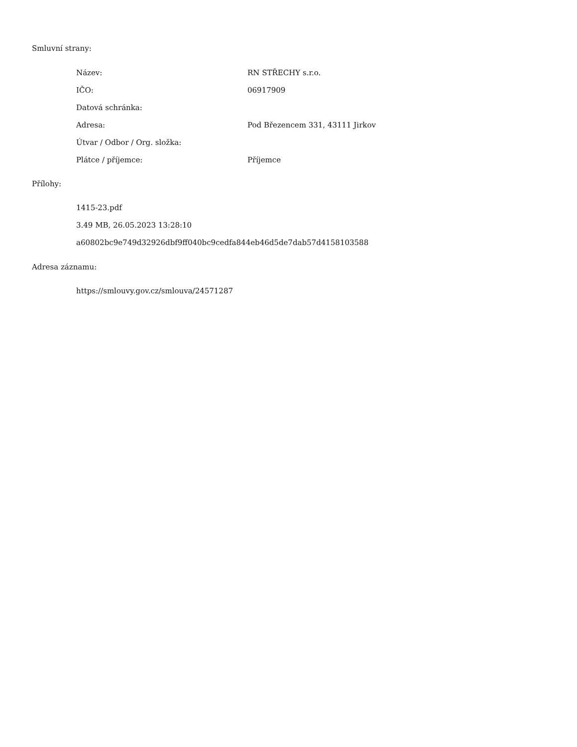Smluvní strany:
| Název: | RN STŘECHY s.r.o. |
| IČO: | 06917909 |
| Datová schránka: | |
| Adresa: | Pod Březencem 331, 43111 Jirkov |
| Útvar / Odbor / Org. složka: | |
| Plátce / příjemce: | Příjemce |
Přílohy:
1415-23.pdf
3.49 MB, 26.05.2023 13:28:10
a60802bc9e749d32926dbf9ff040bc9cedfa844eb46d5de7dab57d4158103588
Adresa záznamu:
https://smlouvy.gov.cz/smlouva/24571287